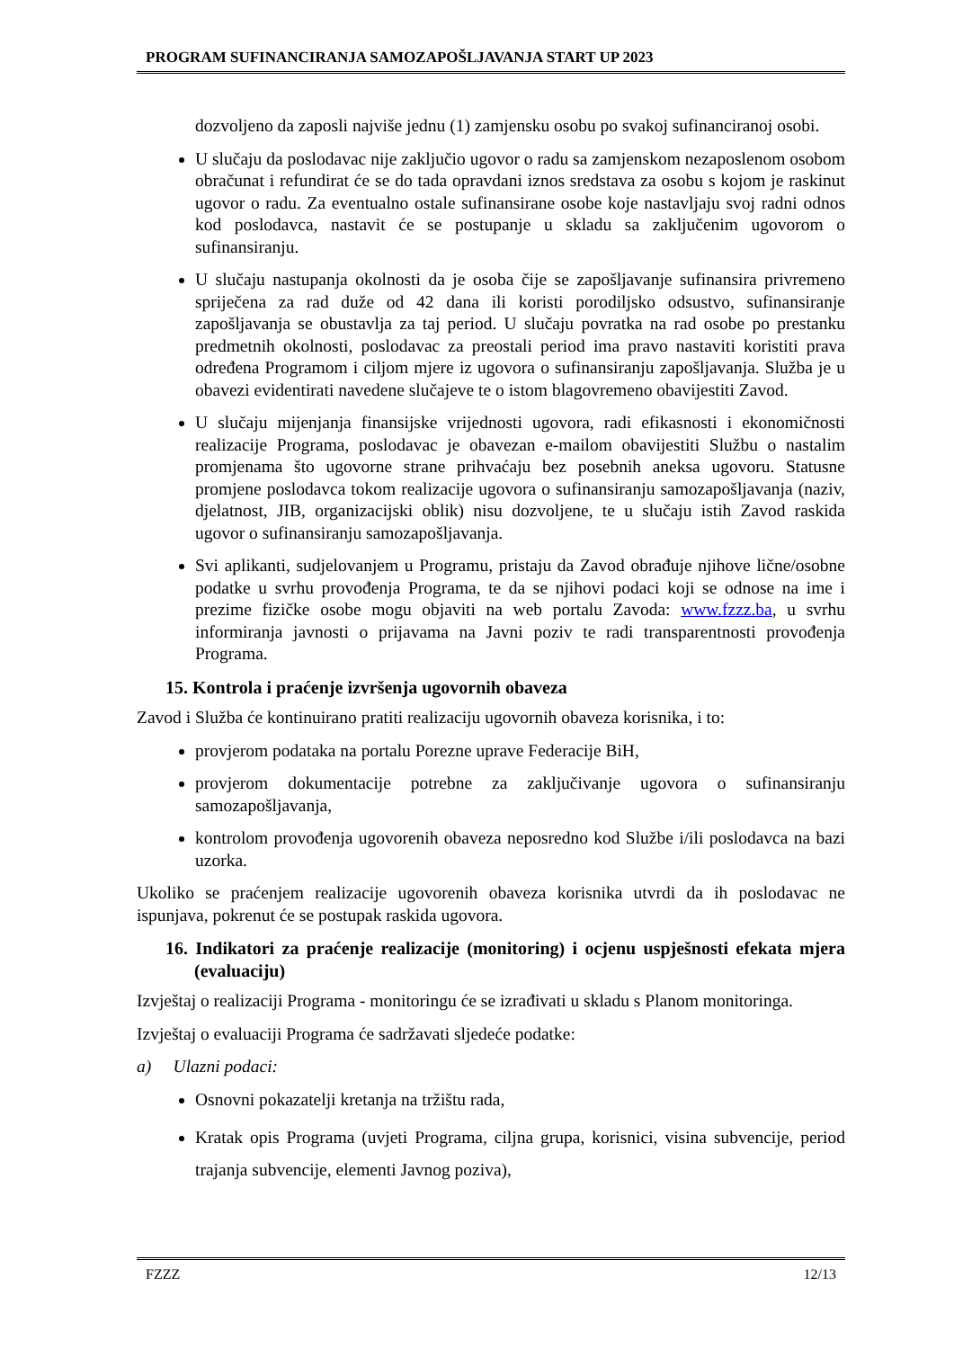PROGRAM SUFINANCIRANJA SAMOZAPOŠLJAVANJA START UP 2023
dozvoljeno da zaposli najviše jednu (1) zamjensku osobu po svakoj sufinanciranoj osobi.
U slučaju da poslodavac nije zaključio ugovor o radu sa zamjenskom nezaposlenom osobom obračunat i refundirat će se do tada opravdani iznos sredstava za osobu s kojom je raskinut ugovor o radu. Za eventualno ostale sufinansirane osobe koje nastavljaju svoj radni odnos kod poslodavca, nastavit će se postupanje u skladu sa zaključenim ugovorom o sufinansiranju.
U slučaju nastupanja okolnosti da je osoba čije se zapošljavanje sufinansira privremeno spriječena za rad duže od 42 dana ili koristi porodiljsko odsustvo, sufinansiranje zapošljavanja se obustavlja za taj period. U slučaju povratka na rad osobe po prestanku predmetnih okolnosti, poslodavac za preostali period ima pravo nastaviti koristiti prava određena Programom i ciljom mjere iz ugovora o sufinansiranju zapošljavanja. Služba je u obavezi evidentirati navedene slučajeve te o istom blagovremeno obavijestiti Zavod.
U slučaju mijenjanja finansijske vrijednosti ugovora, radi efikasnosti i ekonomičnosti realizacije Programa, poslodavac je obavezan e-mailom obavijestiti Službu o nastalim promjenama što ugovorne strane prihvaćaju bez posebnih aneksa ugovoru. Statusne promjene poslodavca tokom realizacije ugovora o sufinansiranju samozapošljavanja (naziv, djelatnost, JIB, organizacijski oblik) nisu dozvoljene, te u slučaju istih Zavod raskida ugovor o sufinansiranju samozapošljavanja.
Svi aplikanti, sudjelovanjem u Programu, pristaju da Zavod obrađuje njihove lične/osobne podatke u svrhu provođenja Programa, te da se njihovi podaci koji se odnose na ime i prezime fizičke osobe mogu objaviti na web portalu Zavoda: www.fzzz.ba, u svrhu informiranja javnosti o prijavama na Javni poziv te radi transparentnosti provođenja Programa.
15. Kontrola i praćenje izvršenja ugovornih obaveza
Zavod i Služba će kontinuirano pratiti realizaciju ugovornih obaveza korisnika, i to:
provjerom podataka na portalu Porezne uprave Federacije BiH,
provjerom dokumentacije potrebne za zaključivanje ugovora o sufinansiranju samozapošljavanja,
kontrolom provođenja ugovorenih obaveza neposredno kod Službe i/ili poslodavca na bazi uzorka.
Ukoliko se praćenjem realizacije ugovorenih obaveza korisnika utvrdi da ih poslodavac ne ispunjava, pokrenut će se postupak raskida ugovora.
16. Indikatori za praćenje realizacije (monitoring) i ocjenu uspješnosti efekata mjera (evaluaciju)
Izvještaj o realizaciji Programa - monitoringu će se izrađivati u skladu s Planom monitoringa.
Izvještaj o evaluaciji Programa će sadržavati sljedeće podatke:
a) Ulazni podaci:
Osnovni pokazatelji kretanja na tržištu rada,
Kratak opis Programa (uvjeti Programa, ciljna grupa, korisnici, visina subvencije, period trajanja subvencije, elementi Javnog poziva),
FZZZ 12/13